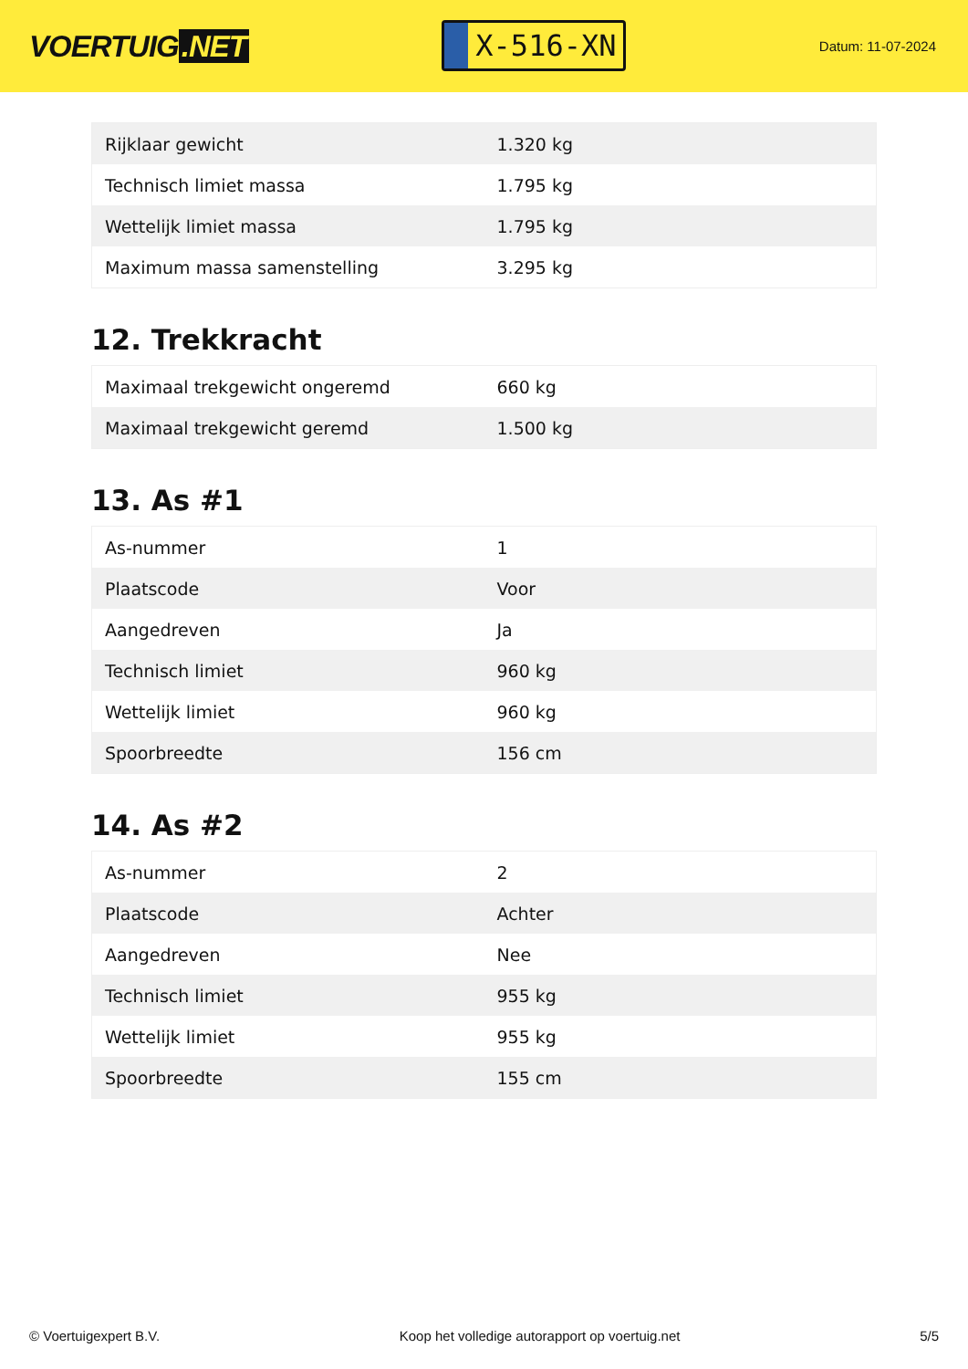VOERTUIG.NET
X-516-XN
Datum: 11-07-2024
| Rijklaar gewicht | 1.320 kg |
| Technisch limiet massa | 1.795 kg |
| Wettelijk limiet massa | 1.795 kg |
| Maximum massa samenstelling | 3.295 kg |
12. Trekkracht
| Maximaal trekgewicht ongeremd | 660 kg |
| Maximaal trekgewicht geremd | 1.500 kg |
13. As #1
| As-nummer | 1 |
| Plaatscode | Voor |
| Aangedreven | Ja |
| Technisch limiet | 960 kg |
| Wettelijk limiet | 960 kg |
| Spoorbreedte | 156 cm |
14. As #2
| As-nummer | 2 |
| Plaatscode | Achter |
| Aangedreven | Nee |
| Technisch limiet | 955 kg |
| Wettelijk limiet | 955 kg |
| Spoorbreedte | 155 cm |
© Voertuigexpert B.V. Koop het volledige autorapport op voertuig.net 5/5